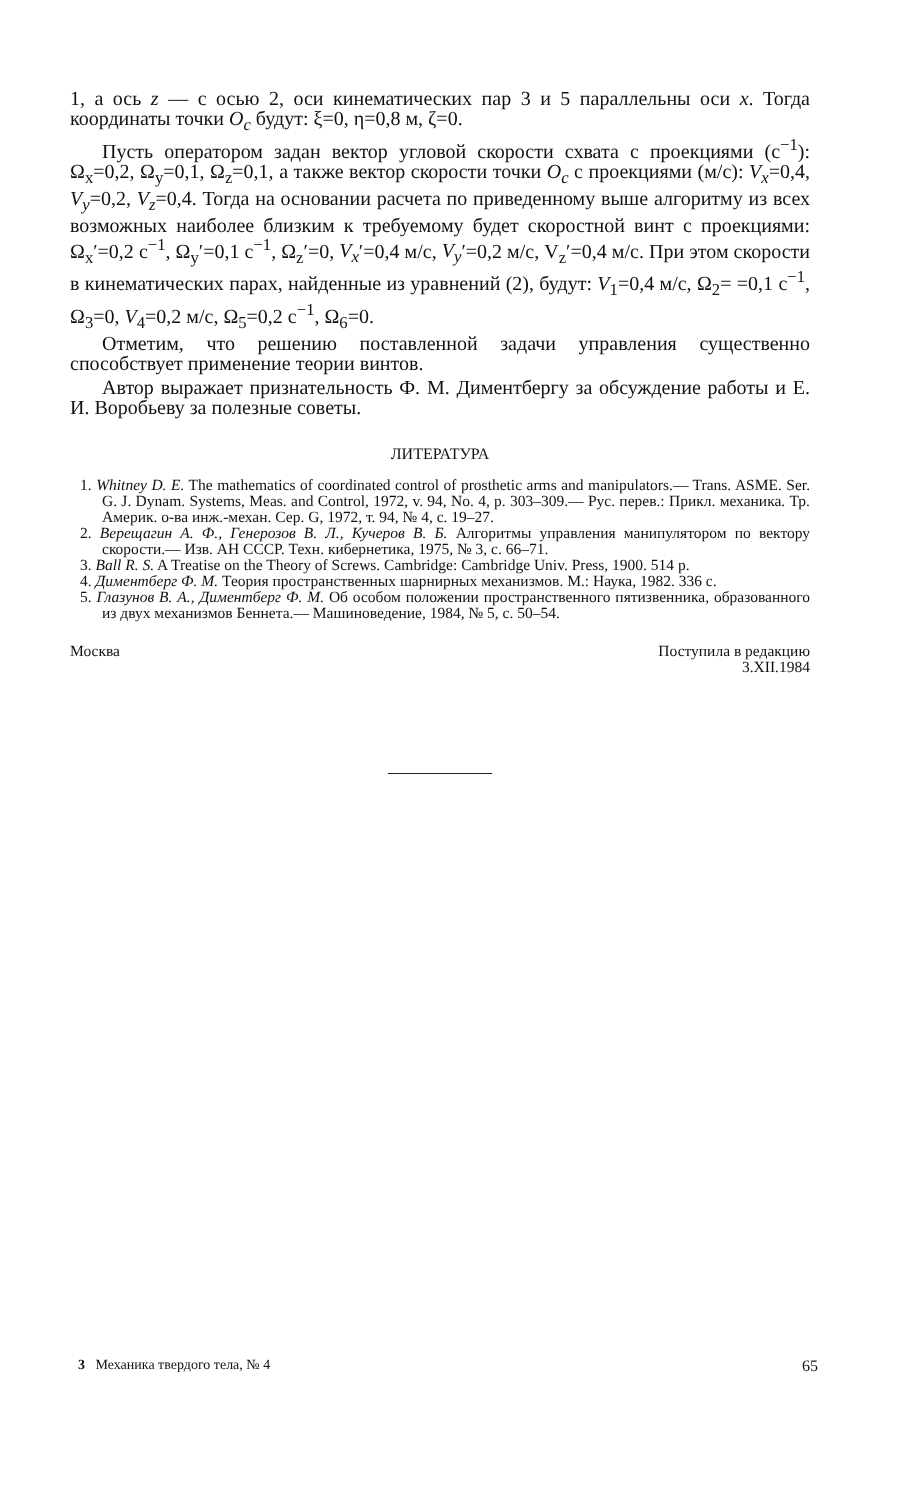1, а ось z — с осью 2, оси кинематических пар 3 и 5 параллельны оси x. Тогда координаты точки O<sub>c</sub> будут: ξ=0, η=0,8 м, ζ=0.
Пусть оператором задан вектор угловой скорости схвата с проекциями (с<sup>−1</sup>): Ω<sub>x</sub>=0,2, Ω<sub>y</sub>=0,1, Ω<sub>z</sub>=0,1, а также вектор скорости точки O<sub>c</sub> с проекциями (м/с): V<sub>x</sub>=0,4, V<sub>y</sub>=0,2, V<sub>z</sub>=0,4. Тогда на основании расчета по приведенному выше алгоритму из всех возможных наиболее близким к требуемому будет скоростной винт с проекциями: Ω<sub>x</sub>′=0,2 с<sup>−1</sup>, Ω<sub>y</sub>′=0,1 с<sup>−1</sup>, Ω<sub>z</sub>′=0, V<sub>x</sub>′=0,4 м/с, V<sub>y</sub>′=0,2 м/с, V<sub>z</sub>′=0,4 м/с. При этом скорости в кинематических парах, найденные из уравнений (2), будут: V<sub>1</sub>=0,4 м/с, Ω<sub>2</sub>= =0,1 с<sup>−1</sup>, Ω<sub>3</sub>=0, V<sub>4</sub>=0,2 м/с, Ω<sub>5</sub>=0,2 с<sup>−1</sup>, Ω<sub>6</sub>=0.
Отметим, что решению поставленной задачи управления существенно способствует применение теории винтов.
Автор выражает признательность Ф. М. Диментбергу за обсуждение работы и Е. И. Воробьеву за полезные советы.
ЛИТЕРАТУРА
1. Whitney D. E. The mathematics of coordinated control of prosthetic arms and manipulators.— Trans. ASME. Ser. G. J. Dynam. Systems, Meas. and Control, 1972, v. 94, No. 4, p. 303–309.— Рус. перев.: Прикл. механика. Тр. Америк. о-ва инж.-механ. Сер. G, 1972, т. 94, № 4, с. 19–27.
2. Верещагин А. Ф., Генерозов В. Л., Кучеров В. Б. Алгоритмы управления манипулятором по вектору скорости.— Изв. АН СССР. Техн. кибернетика, 1975, № 3, с. 66–71.
3. Ball R. S. A Treatise on the Theory of Screws. Cambridge: Cambridge Univ. Press, 1900. 514 p.
4. Диментберг Ф. М. Теория пространственных шарнирных механизмов. М.: Наука, 1982. 336 с.
5. Глазунов В. А., Диментберг Ф. М. Об особом положении пространственного пятизвенника, образованного из двух механизмов Беннета.— Машиноведение, 1984, № 5, с. 50–54.
Москва Поступила в редакцию
3.XII.1984
3 Механика твердого тела, № 4 65